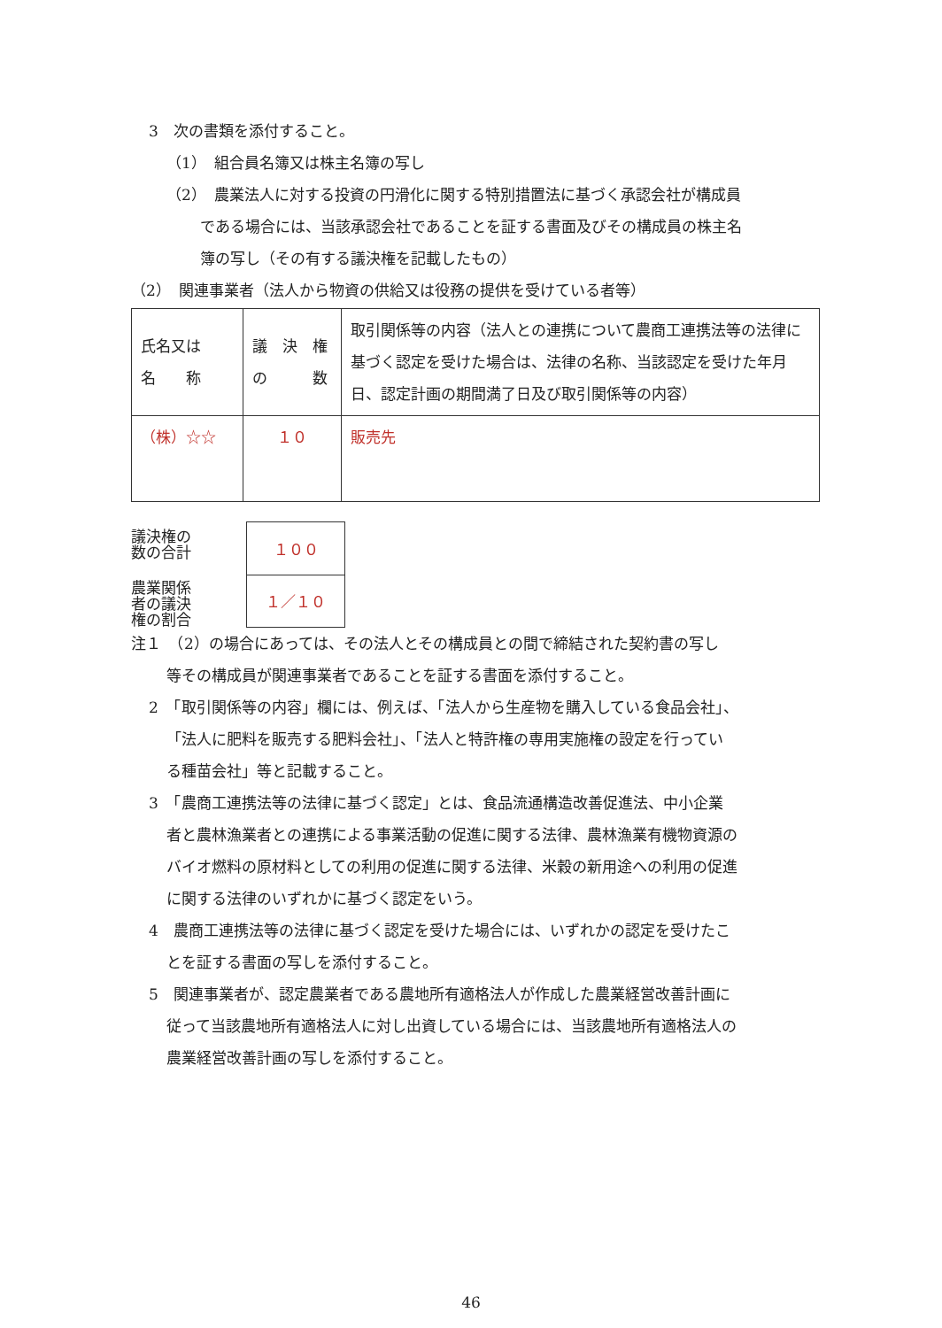3　次の書類を添付すること。
（1）　組合員名簿又は株主名簿の写し
（2）　農業法人に対する投資の円滑化に関する特別措置法に基づく承認会社が構成員
である場合には、当該承認会社であることを証する書面及びその構成員の株主名
簿の写し（その有する議決権を記載したもの）
（2）　関連事業者（法人から物資の供給又は役務の提供を受けている者等）
| 氏名又は 名 称 | 議 決 権 の 数 | 取引関係等の内容（法人との連携について農商工連携法等の法律に基づく認定を受けた場合は、法律の名称、当該認定を受けた年月日、認定計画の期間満了日及び取引関係等の内容） |
| （株）☆☆ | １０ | 販売先 |
議決権の
数の合計
農業関係
者の議決
権の割合
| １００ |
| １／１０ |
注１　（2）の場合にあっては、その法人とその構成員との間で締結された契約書の写し
等その構成員が関連事業者であることを証する書面を添付すること。
2　「取引関係等の内容」欄には、例えば、「法人から生産物を購入している食品会社」、
「法人に肥料を販売する肥料会社」、「法人と特許権の専用実施権の設定を行ってい
る種苗会社」等と記載すること。
3　「農商工連携法等の法律に基づく認定」とは、食品流通構造改善促進法、中小企業
者と農林漁業者との連携による事業活動の促進に関する法律、農林漁業有機物資源の
バイオ燃料の原材料としての利用の促進に関する法律、米穀の新用途への利用の促進
に関する法律のいずれかに基づく認定をいう。
4　農商工連携法等の法律に基づく認定を受けた場合には、いずれかの認定を受けたこ
とを証する書面の写しを添付すること。
5　関連事業者が、認定農業者である農地所有適格法人が作成した農業経営改善計画に
従って当該農地所有適格法人に対し出資している場合には、当該農地所有適格法人の
農業経営改善計画の写しを添付すること。
46